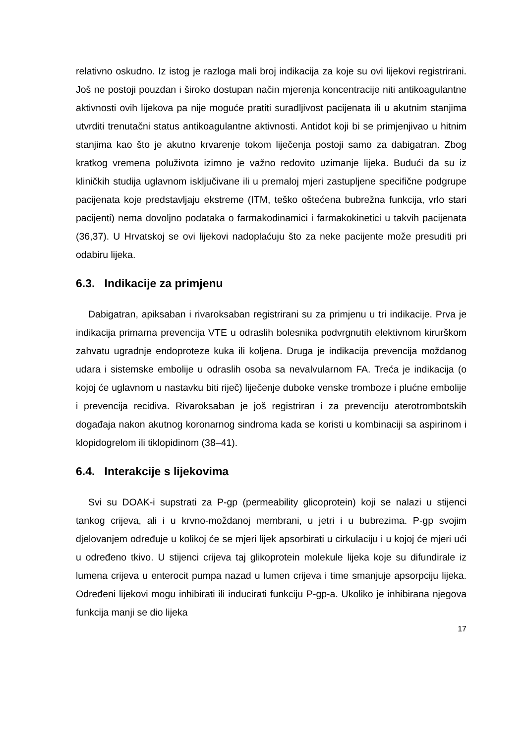relativno oskudno. Iz istog je razloga mali broj indikacija za koje su ovi lijekovi registrirani. Još ne postoji pouzdan i široko dostupan način mjerenja koncentracije niti antikoagulantne aktivnosti ovih lijekova pa nije moguće pratiti suradljivost pacijenata ili u akutnim stanjima utvrditi trenutačni status antikoagulantne aktivnosti. Antidot koji bi se primjenjivao u hitnim stanjima kao što je akutno krvarenje tokom liječenja postoji samo za dabigatran. Zbog kratkog vremena poluživota izimno je važno redovito uzimanje lijeka. Budući da su iz kliničkih studija uglavnom isključivane ili u premaloj mjeri zastupljene specifične podgrupe pacijenata koje predstavljaju ekstreme (ITM, teško oštećena bubrežna funkcija, vrlo stari pacijenti) nema dovoljno podataka o farmakodinamici i farmakokinetici u takvih pacijenata (36,37). U Hrvatskoj se ovi lijekovi nadoplaćuju što za neke pacijente može presuditi pri odabiru lijeka.
6.3. Indikacije za primjenu
Dabigatran, apiksaban i rivaroksaban registrirani su za primjenu u tri indikacije. Prva je indikacija primarna prevencija VTE u odraslih bolesnika podvrgnutih elektivnom kirurškom zahvatu ugradnje endoproteze kuka ili koljena. Druga je indikacija prevencija moždanog udara i sistemske embolije u odraslih osoba sa nevalvularnom FA. Treća je indikacija (o kojoj će uglavnom u nastavku biti riječ) liječenje duboke venske tromboze i plućne embolije i prevencija recidiva. Rivaroksaban je još registriran i za prevenciju aterotrombotskih događaja nakon akutnog koronarnog sindroma kada se koristi u kombinaciji sa aspirinom i klopidogrelom ili tiklopidinom (38–41).
6.4. Interakcije s lijekovima
Svi su DOAK-i supstrati za P-gp (permeability glicoprotein) koji se nalazi u stijenci tankog crijeva, ali i u krvno-moždanoj membrani, u jetri i u bubrezima. P-gp svojim djelovanjem određuje u kolikoj će se mjeri lijek apsorbirati u cirkulaciju i u kojoj će mjeri ući u određeno tkivo. U stijenci crijeva taj glikoprotein molekule lijeka koje su difundirale iz lumena crijeva u enterocit pumpa nazad u lumen crijeva i time smanjuje apsorpciju lijeka. Određeni lijekovi mogu inhibirati ili inducirati funkciju P-gp-a. Ukoliko je inhibirana njegova funkcija manji se dio lijeka
17